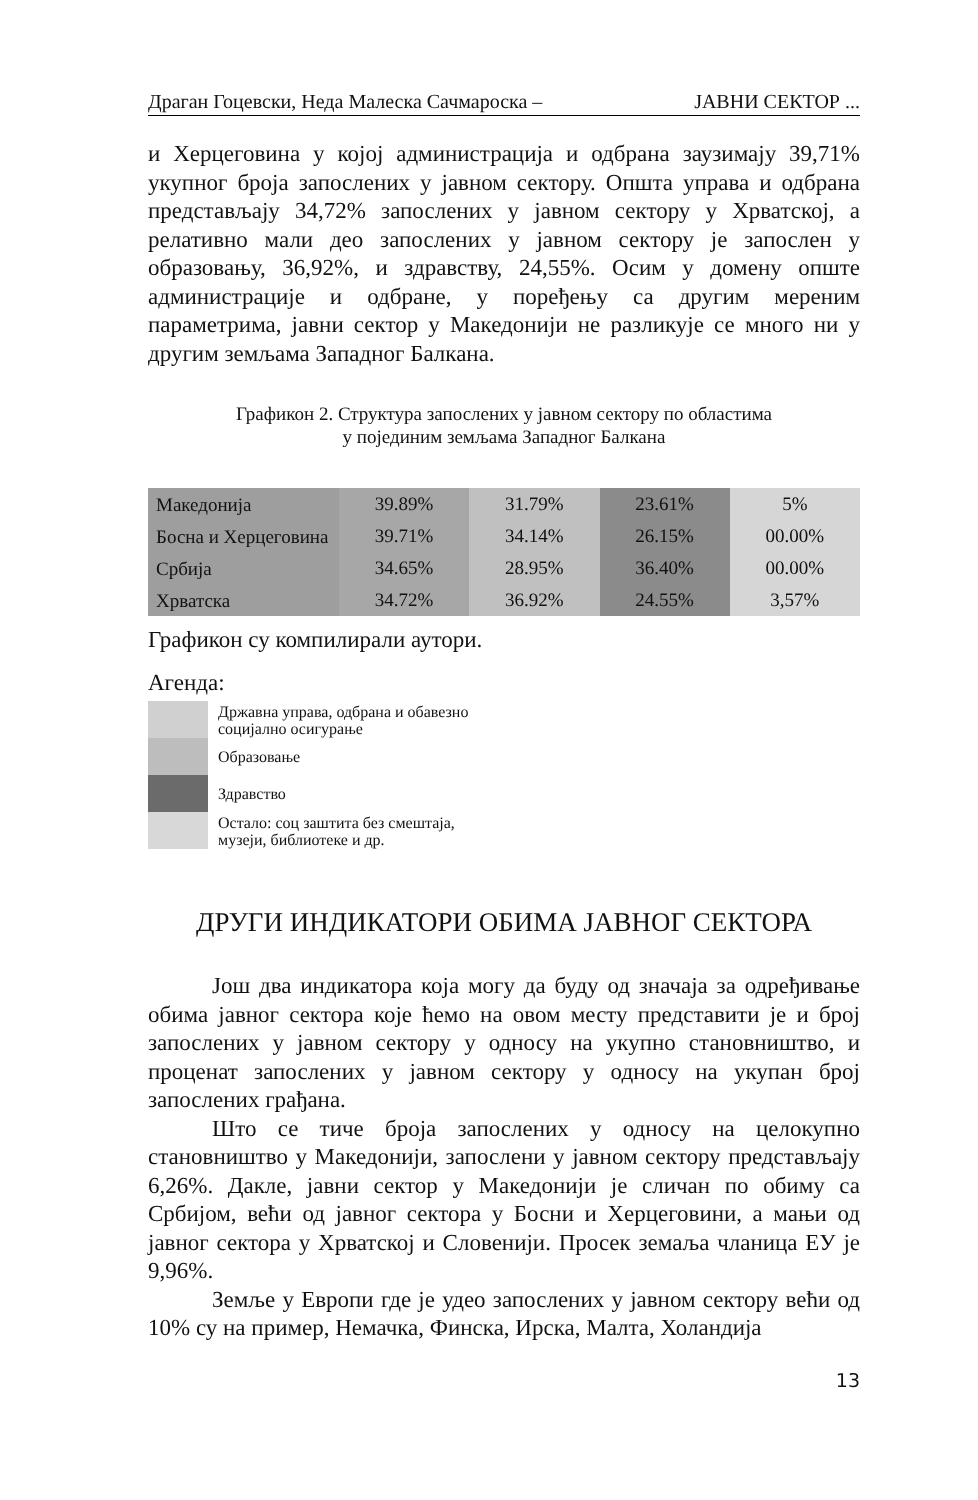Драган Гоцевски, Неда Малеска Сачмароска – ЈАВНИ СЕКТОР ...
и Херцеговина у којој администрација и одбрана заузимају 39,71% укупног броја запослених у јавном сектору. Општа управа и одбрана представљају 34,72% запослених у јавном сектору у Хрватској, а релативно мали део запослених у јавном сектору је запослен у образовању, 36,92%, и здравству, 24,55%. Осим у домену опште администрације и одбране, у поређењу са другим мереним параметрима, јавни сектор у Македонији не разликује се много ни у другим земљама Западног Балкана.
Графикон 2. Структура запослених у јавном сектору по областима
у појединим земљама Западног Балкана
| Македонија | 39.89% | 31.79% | 23.61% | 5% |
| Босна и Херцеговина | 39.71% | 34.14% | 26.15% | 00.00% |
| Србија | 34.65% | 28.95% | 36.40% | 00.00% |
| Хрватска | 34.72% | 36.92% | 24.55% | 3,57% |
Графикон су компилирали аутори.
Агенда:
Државна управа, одбрана и обавезно
социјално осигурање
Образовање
Здравство
Остало: соц заштита без смештаја,
музеји, библиотеке и др.
ДРУГИ ИНДИКАТОРИ ОБИМА ЈАВНОГ СЕКТОРА
Још два индикатора која могу да буду од значаја за одређивање обима јавног сектора које ћемо на овом месту представити је и број запослених у јавном сектору у односу на укупно становништво, и проценат запослених у јавном сектору у односу на укупан број запослених грађана.
Што се тиче броја запослених у односу на целокупно становништво у Македонији, запослени у јавном сектору представљају 6,26%. Дакле, јавни сектор у Македонији је сличан по обиму са Србијом, већи од јавног сектора у Босни и Херцеговини, а мањи од јавног сектора у Хрватској и Словенији. Просек земаља чланица ЕУ је 9,96%.
Земље у Европи где је удео запослених у јавном сектору већи од 10% су на пример, Немачка, Финска, Ирска, Малта, Холандија
13